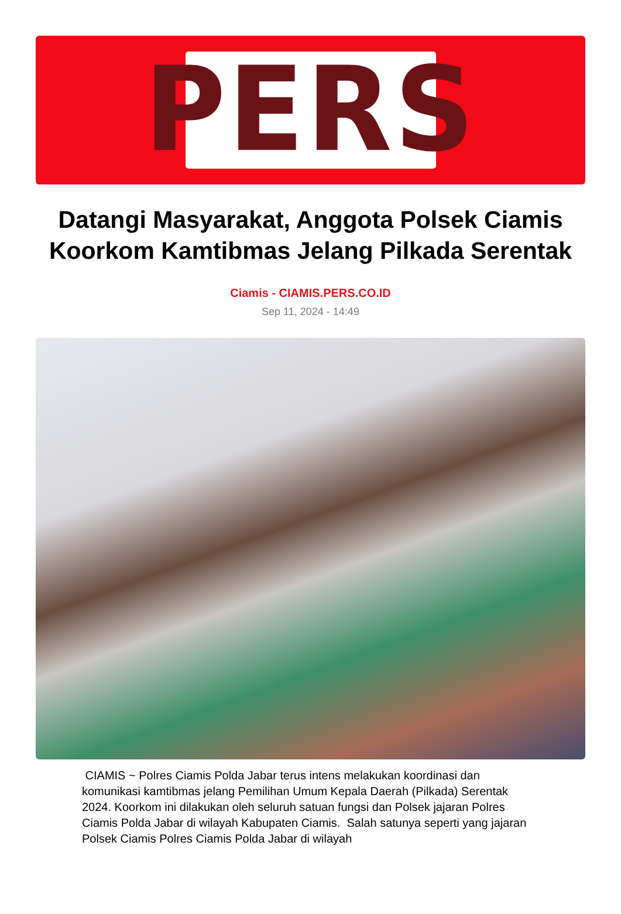PERS
Datangi Masyarakat, Anggota Polsek Ciamis Koorkom Kamtibmas Jelang Pilkada Serentak
Ciamis - CIAMIS.PERS.CO.ID
Sep 11, 2024 - 14:49
CIAMIS ~ Polres Ciamis Polda Jabar terus intens melakukan koordinasi dan komunikasi kamtibmas jelang Pemilihan Umum Kepala Daerah (Pilkada) Serentak 2024. Koorkom ini dilakukan oleh seluruh satuan fungsi dan Polsek jajaran Polres Ciamis Polda Jabar di wilayah Kabupaten Ciamis. Salah satunya seperti yang jajaran Polsek Ciamis Polres Ciamis Polda Jabar di wilayah